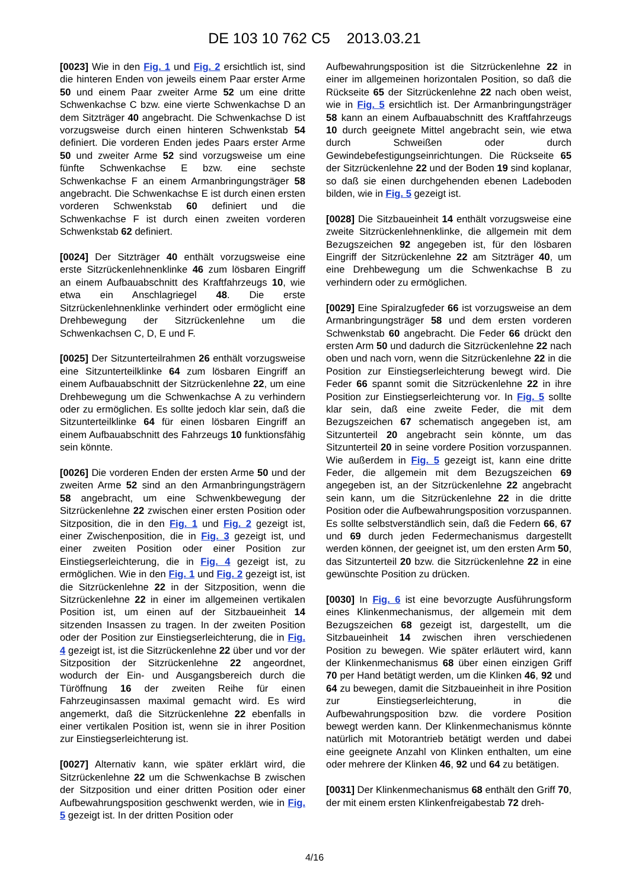DE 103 10 762 C5 2013.03.21
[0023] Wie in den Fig. 1 und Fig. 2 ersichtlich ist, sind die hinteren Enden von jeweils einem Paar erster Arme 50 und einem Paar zweiter Arme 52 um eine dritte Schwenkachse C bzw. eine vierte Schwenkachse D an dem Sitzträger 40 angebracht. Die Schwenkachse D ist vorzugsweise durch einen hinteren Schwenkstab 54 definiert. Die vorderen Enden jedes Paars erster Arme 50 und zweiter Arme 52 sind vorzugsweise um eine fünfte Schwenkachse E bzw. eine sechste Schwenkachse F an einem Armanbringungsträger 58 angebracht. Die Schwenkachse E ist durch einen ersten vorderen Schwenkstab 60 definiert und die Schwenkachse F ist durch einen zweiten vorderen Schwenkstab 62 definiert.
[0024] Der Sitzträger 40 enthält vorzugsweise eine erste Sitzrückenlehnenklinke 46 zum lösbaren Eingriff an einem Aufbauabschnitt des Kraftfahrzeugs 10, wie etwa ein Anschlagriegel 48. Die erste Sitzrückenlehnenklinke verhindert oder ermöglicht eine Drehbewegung der Sitzrückenlehne um die Schwenkachsen C, D, E und F.
[0025] Der Sitzunterteilrahmen 26 enthält vorzugsweise eine Sitzunterteilklinke 64 zum lösbaren Eingriff an einem Aufbauabschnitt der Sitzrückenlehne 22, um eine Drehbewegung um die Schwenkachse A zu verhindern oder zu ermöglichen. Es sollte jedoch klar sein, daß die Sitzunterteilklinke 64 für einen lösbaren Eingriff an einem Aufbauabschnitt des Fahrzeugs 10 funktionsfähig sein könnte.
[0026] Die vorderen Enden der ersten Arme 50 und der zweiten Arme 52 sind an den Armanbringungsträgern 58 angebracht, um eine Schwenkbewegung der Sitzrückenlehne 22 zwischen einer ersten Position oder Sitzposition, die in den Fig. 1 und Fig. 2 gezeigt ist, einer Zwischenposition, die in Fig. 3 gezeigt ist, und einer zweiten Position oder einer Position zur Einstiegserleichterung, die in Fig. 4 gezeigt ist, zu ermöglichen. Wie in den Fig. 1 und Fig. 2 gezeigt ist, ist die Sitzrückenlehne 22 in der Sitzposition, wenn die Sitzrückenlehne 22 in einer im allgemeinen vertikalen Position ist, um einen auf der Sitzbaueinheit 14 sitzenden Insassen zu tragen. In der zweiten Position oder der Position zur Einstiegserleichterung, die in Fig. 4 gezeigt ist, ist die Sitzrückenlehne 22 über und vor der Sitzposition der Sitzrückenlehne 22 angeordnet, wodurch der Ein- und Ausgangsbereich durch die Türöffnung 16 der zweiten Reihe für einen Fahrzeuginsassen maximal gemacht wird. Es wird angemerkt, daß die Sitzrückenlehne 22 ebenfalls in einer vertikalen Position ist, wenn sie in ihrer Position zur Einstiegserleichterung ist.
[0027] Alternativ kann, wie später erklärt wird, die Sitzrückenlehne 22 um die Schwenkachse B zwischen der Sitzposition und einer dritten Position oder einer Aufbewahrungsposition geschwenkt werden, wie in Fig. 5 gezeigt ist. In der dritten Position oder
Aufbewahrungsposition ist die Sitzrückenlehne 22 in einer im allgemeinen horizontalen Position, so daß die Rückseite 65 der Sitzrückenlehne 22 nach oben weist, wie in Fig. 5 ersichtlich ist. Der Armanbringungsträger 58 kann an einem Aufbauabschnitt des Kraftfahrzeugs 10 durch geeignete Mittel angebracht sein, wie etwa durch Schweißen oder durch Gewindebefestigungseinrichtungen. Die Rückseite 65 der Sitzrückenlehne 22 und der Boden 19 sind koplanar, so daß sie einen durchgehenden ebenen Ladeboden bilden, wie in Fig. 5 gezeigt ist.
[0028] Die Sitzbaueinheit 14 enthält vorzugsweise eine zweite Sitzrückenlehnenklinke, die allgemein mit dem Bezugszeichen 92 angegeben ist, für den lösbaren Eingriff der Sitzrückenlehne 22 am Sitzträger 40, um eine Drehbewegung um die Schwenkachse B zu verhindern oder zu ermöglichen.
[0029] Eine Spiralzugfeder 66 ist vorzugsweise an dem Armanbringungsträger 58 und dem ersten vorderen Schwenkstab 60 angebracht. Die Feder 66 drückt den ersten Arm 50 und dadurch die Sitzrückenlehne 22 nach oben und nach vorn, wenn die Sitzrückenlehne 22 in die Position zur Einstiegserleichterung bewegt wird. Die Feder 66 spannt somit die Sitzrückenlehne 22 in ihre Position zur Einstiegserleichterung vor. In Fig. 5 sollte klar sein, daß eine zweite Feder, die mit dem Bezugszeichen 67 schematisch angegeben ist, am Sitzunterteil 20 angebracht sein könnte, um das Sitzunterteil 20 in seine vordere Position vorzuspannen. Wie außerdem in Fig. 5 gezeigt ist, kann eine dritte Feder, die allgemein mit dem Bezugszeichen 69 angegeben ist, an der Sitzrückenlehne 22 angebracht sein kann, um die Sitzrückenlehne 22 in die dritte Position oder die Aufbewahrungsposition vorzuspannen. Es sollte selbstverständlich sein, daß die Federn 66, 67 und 69 durch jeden Federmechanismus dargestellt werden können, der geeignet ist, um den ersten Arm 50, das Sitzunterteil 20 bzw. die Sitzrückenlehne 22 in eine gewünschte Position zu drücken.
[0030] In Fig. 6 ist eine bevorzugte Ausführungsform eines Klinkenmechanismus, der allgemein mit dem Bezugszeichen 68 gezeigt ist, dargestellt, um die Sitzbaueinheit 14 zwischen ihren verschiedenen Position zu bewegen. Wie später erläutert wird, kann der Klinkenmechanismus 68 über einen einzigen Griff 70 per Hand betätigt werden, um die Klinken 46, 92 und 64 zu bewegen, damit die Sitzbaueinheit in ihre Position zur Einstiegserleichterung, in die Aufbewahrungsposition bzw. die vordere Position bewegt werden kann. Der Klinkenmechanismus könnte natürlich mit Motorantrieb betätigt werden und dabei eine geeignete Anzahl von Klinken enthalten, um eine oder mehrere der Klinken 46, 92 und 64 zu betätigen.
[0031] Der Klinkenmechanismus 68 enthält den Griff 70, der mit einem ersten Klinkenfreigabestab 72 dreh-
4/16